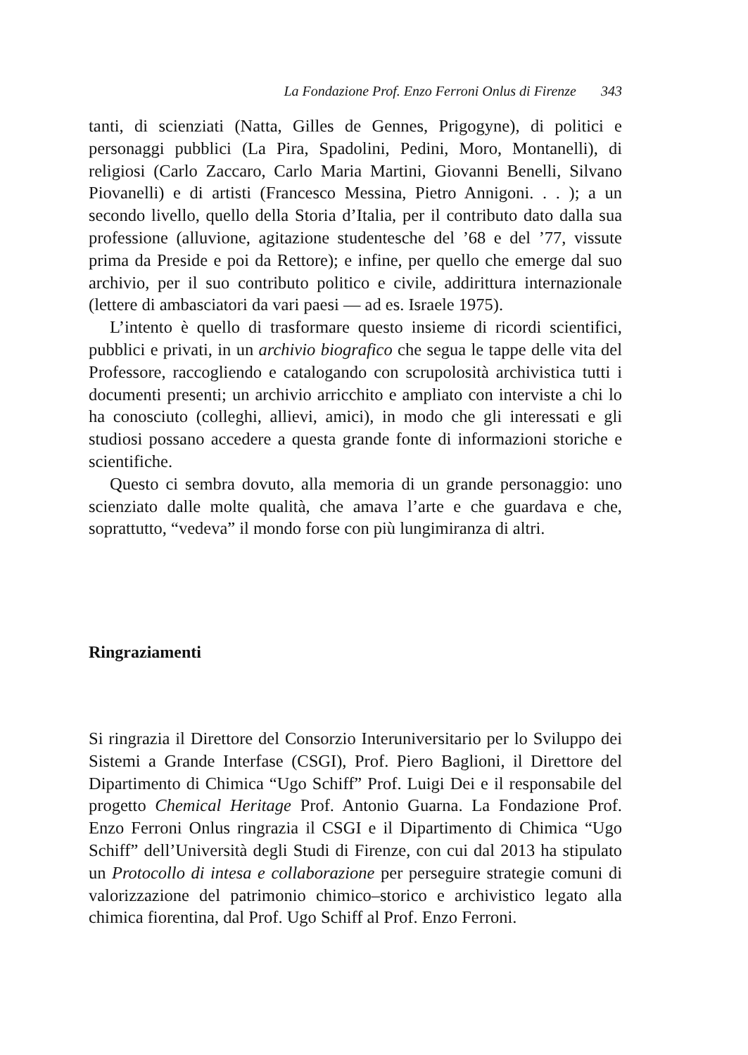La Fondazione Prof. Enzo Ferroni Onlus di Firenze 343
tanti, di scienziati (Natta, Gilles de Gennes, Prigogyne), di politici e personaggi pubblici (La Pira, Spadolini, Pedini, Moro, Montanelli), di religiosi (Carlo Zaccaro, Carlo Maria Martini, Giovanni Benelli, Silvano Piovanelli) e di artisti (Francesco Messina, Pietro Annigoni. . . ); a un secondo livello, quello della Storia d’Italia, per il contributo dato dalla sua professione (alluvione, agitazione studentesche del ’68 e del ’77, vissute prima da Preside e poi da Rettore); e infine, per quello che emerge dal suo archivio, per il suo contributo politico e civile, addirittura internazionale (lettere di ambasciatori da vari paesi — ad es. Israele 1975).
L’intento è quello di trasformare questo insieme di ricordi scientifici, pubblici e privati, in un archivio biografico che segua le tappe delle vita del Professore, raccogliendo e catalogando con scrupolosità archivistica tutti i documenti presenti; un archivio arricchito e ampliato con interviste a chi lo ha conosciuto (colleghi, allievi, amici), in modo che gli interessati e gli studiosi possano accedere a questa grande fonte di informazioni storiche e scientifiche.
Questo ci sembra dovuto, alla memoria di un grande personaggio: uno scienziato dalle molte qualità, che amava l’arte e che guardava e che, soprattutto, “vedeva” il mondo forse con più lungimiranza di altri.
Ringraziamenti
Si ringrazia il Direttore del Consorzio Interuniversitario per lo Sviluppo dei Sistemi a Grande Interfase (CSGI), Prof. Piero Baglioni, il Direttore del Dipartimento di Chimica “Ugo Schiff” Prof. Luigi Dei e il responsabile del progetto Chemical Heritage Prof. Antonio Guarna. La Fondazione Prof. Enzo Ferroni Onlus ringrazia il CSGI e il Dipartimento di Chimica “Ugo Schiff” dell’Università degli Studi di Firenze, con cui dal 2013 ha stipulato un Protocollo di intesa e collaborazione per perseguire strategie comuni di valorizzazione del patrimonio chimico–storico e archivistico legato alla chimica fiorentina, dal Prof. Ugo Schiff al Prof. Enzo Ferroni.